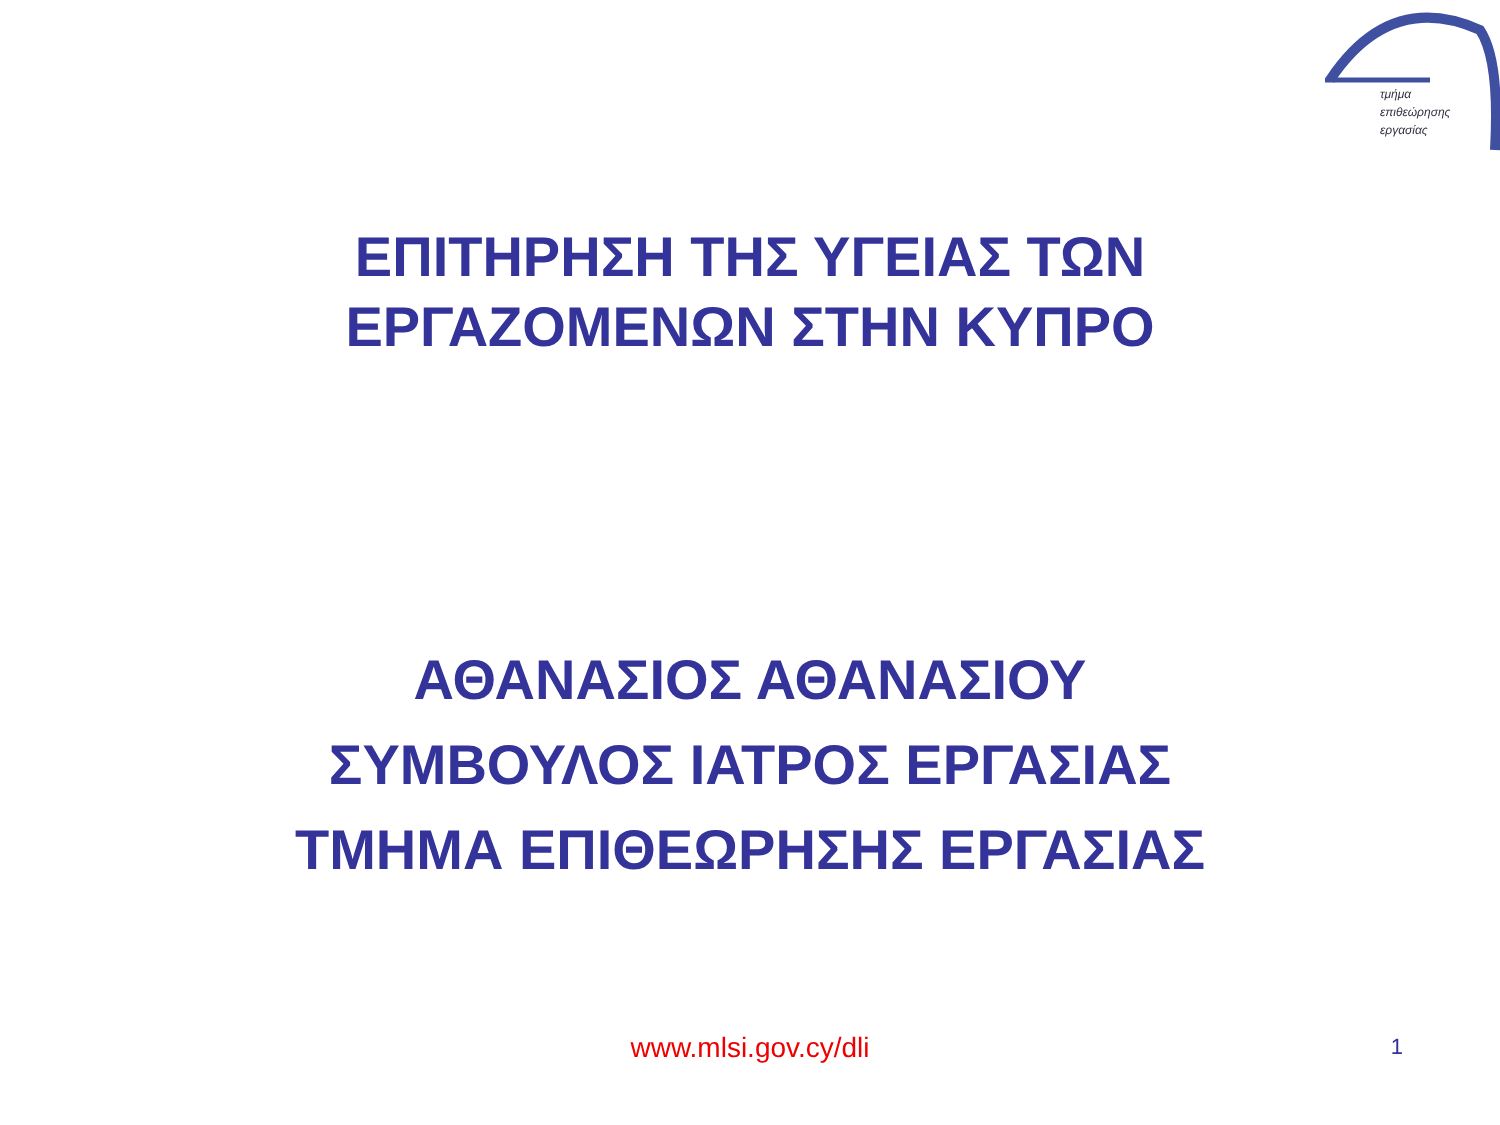τμήμα
επιθεώρησης
εργασίας
ΕΠΙΤΗΡΗΣΗ ΤΗΣ ΥΓΕΙΑΣ ΤΩΝ
ΕΡΓΑΖΟΜΕΝΩΝ ΣΤΗΝ ΚΥΠΡΟ
ΑΘΑΝΑΣΙΟΣ ΑΘΑΝΑΣΙΟΥ
ΣΥΜΒΟΥΛΟΣ ΙΑΤΡΟΣ ΕΡΓΑΣΙΑΣ
ΤΜΗΜΑ ΕΠΙΘΕΩΡΗΣΗΣ ΕΡΓΑΣΙΑΣ
www.mlsi.gov.cy/dli
1